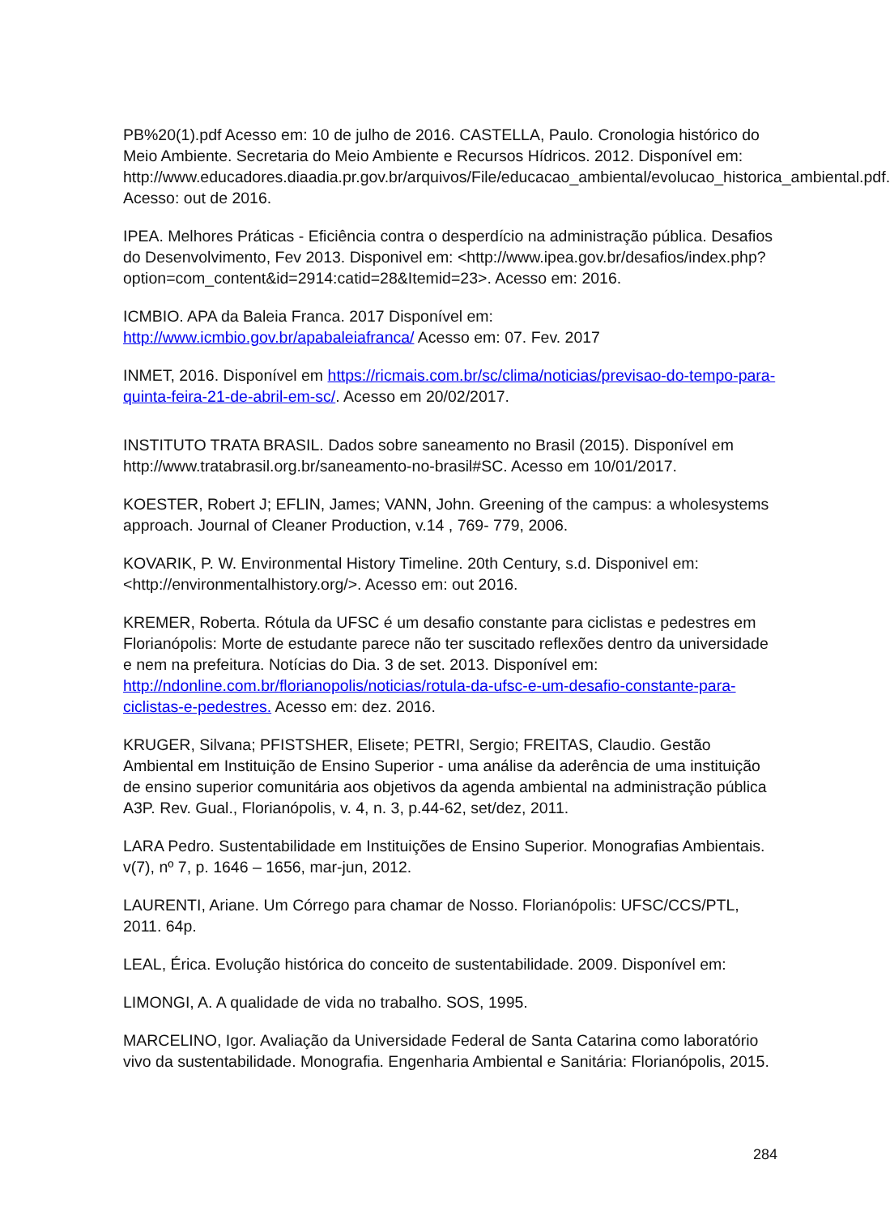PB%20(1).pdf Acesso em: 10 de julho de 2016. CASTELLA, Paulo. Cronologia histórico do Meio Ambiente. Secretaria do Meio Ambiente e Recursos Hídricos. 2012. Disponível em: http://www.educadores.diaadia.pr.gov.br/arquivos/File/educacao_ambiental/evolucao_historica_ambiental.pdf. Acesso: out de 2016.
IPEA. Melhores Práticas - Eficiência contra o desperdício na administração pública. Desafios do Desenvolvimento, Fev 2013. Disponivel em: <http://www.ipea.gov.br/desafios/index.php?option=com_content&id=2914:catid=28&Itemid=23>. Acesso em: 2016.
ICMBIO. APA da Baleia Franca. 2017 Disponível em: http://www.icmbio.gov.br/apabaleiafranca/ Acesso em: 07. Fev. 2017
INMET, 2016. Disponível em https://ricmais.com.br/sc/clima/noticias/previsao-do-tempo-para-quinta-feira-21-de-abril-em-sc/. Acesso em 20/02/2017.
INSTITUTO TRATA BRASIL. Dados sobre saneamento no Brasil (2015). Disponível em http://www.tratabrasil.org.br/saneamento-no-brasil#SC. Acesso em 10/01/2017.
KOESTER, Robert J; EFLIN, James; VANN, John. Greening of the campus: a wholesystems approach. Journal of Cleaner Production, v.14 , 769- 779, 2006.
KOVARIK, P. W. Environmental History Timeline. 20th Century, s.d. Disponivel em: <http://environmentalhistory.org/>. Acesso em: out 2016.
KREMER, Roberta. Rótula da UFSC é um desafio constante para ciclistas e pedestres em Florianópolis: Morte de estudante parece não ter suscitado reflexões dentro da universidade e nem na prefeitura. Notícias do Dia. 3 de set. 2013. Disponível em: http://ndonline.com.br/florianopolis/noticias/rotula-da-ufsc-e-um-desafio-constante-para-ciclistas-e-pedestres. Acesso em: dez. 2016.
KRUGER, Silvana; PFISTSHER, Elisete; PETRI, Sergio; FREITAS, Claudio. Gestão Ambiental em Instituição de Ensino Superior - uma análise da aderência de uma instituição de ensino superior comunitária aos objetivos da agenda ambiental na administração pública A3P. Rev. Gual., Florianópolis, v. 4, n. 3, p.44-62, set/dez, 2011.
LARA Pedro. Sustentabilidade em Instituições de Ensino Superior. Monografias Ambientais. v(7), nº 7, p. 1646 – 1656, mar-jun, 2012.
LAURENTI, Ariane. Um Córrego para chamar de Nosso. Florianópolis: UFSC/CCS/PTL, 2011. 64p.
LEAL, Érica. Evolução histórica do conceito de sustentabilidade. 2009. Disponível em:
LIMONGI, A. A qualidade de vida no trabalho. SOS, 1995.
MARCELINO, Igor. Avaliação da Universidade Federal de Santa Catarina como laboratório vivo da sustentabilidade. Monografia. Engenharia Ambiental e Sanitária: Florianópolis, 2015.
284